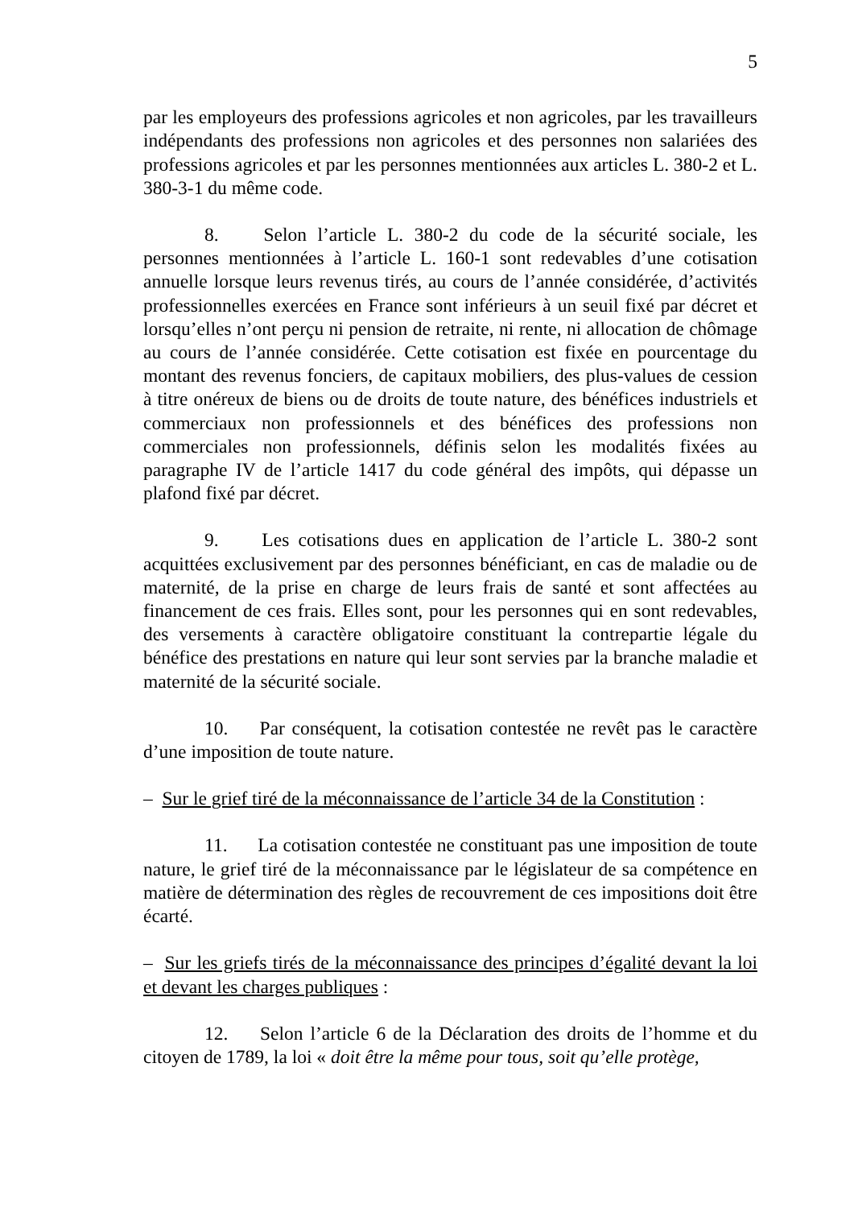5
par les employeurs des professions agricoles et non agricoles, par les travailleurs indépendants des professions non agricoles et des personnes non salariées des professions agricoles et par les personnes mentionnées aux articles L. 380-2 et L. 380-3-1 du même code.
8. Selon l’article L. 380-2 du code de la sécurité sociale, les personnes mentionnées à l’article L. 160-1 sont redevables d’une cotisation annuelle lorsque leurs revenus tirés, au cours de l’année considérée, d’activités professionnelles exercées en France sont inférieurs à un seuil fixé par décret et lorsqu’elles n’ont perçu ni pension de retraite, ni rente, ni allocation de chômage au cours de l’année considérée. Cette cotisation est fixée en pourcentage du montant des revenus fonciers, de capitaux mobiliers, des plus-values de cession à titre onéreux de biens ou de droits de toute nature, des bénéfices industriels et commerciaux non professionnels et des bénéfices des professions non commerciales non professionnels, définis selon les modalités fixées au paragraphe IV de l’article 1417 du code général des impôts, qui dépasse un plafond fixé par décret.
9. Les cotisations dues en application de l’article L. 380-2 sont acquittées exclusivement par des personnes bénéficiant, en cas de maladie ou de maternité, de la prise en charge de leurs frais de santé et sont affectées au financement de ces frais. Elles sont, pour les personnes qui en sont redevables, des versements à caractère obligatoire constituant la contrepartie légale du bénéfice des prestations en nature qui leur sont servies par la branche maladie et maternité de la sécurité sociale.
10. Par conséquent, la cotisation contestée ne revêt pas le caractère d’une imposition de toute nature.
– Sur le grief tiré de la méconnaissance de l’article 34 de la Constitution :
11. La cotisation contestée ne constituant pas une imposition de toute nature, le grief tiré de la méconnaissance par le législateur de sa compétence en matière de détermination des règles de recouvrement de ces impositions doit être écarté.
– Sur les griefs tirés de la méconnaissance des principes d’égalité devant la loi et devant les charges publiques :
12. Selon l’article 6 de la Déclaration des droits de l’homme et du citoyen de 1789, la loi « doit être la même pour tous, soit qu’elle protège,